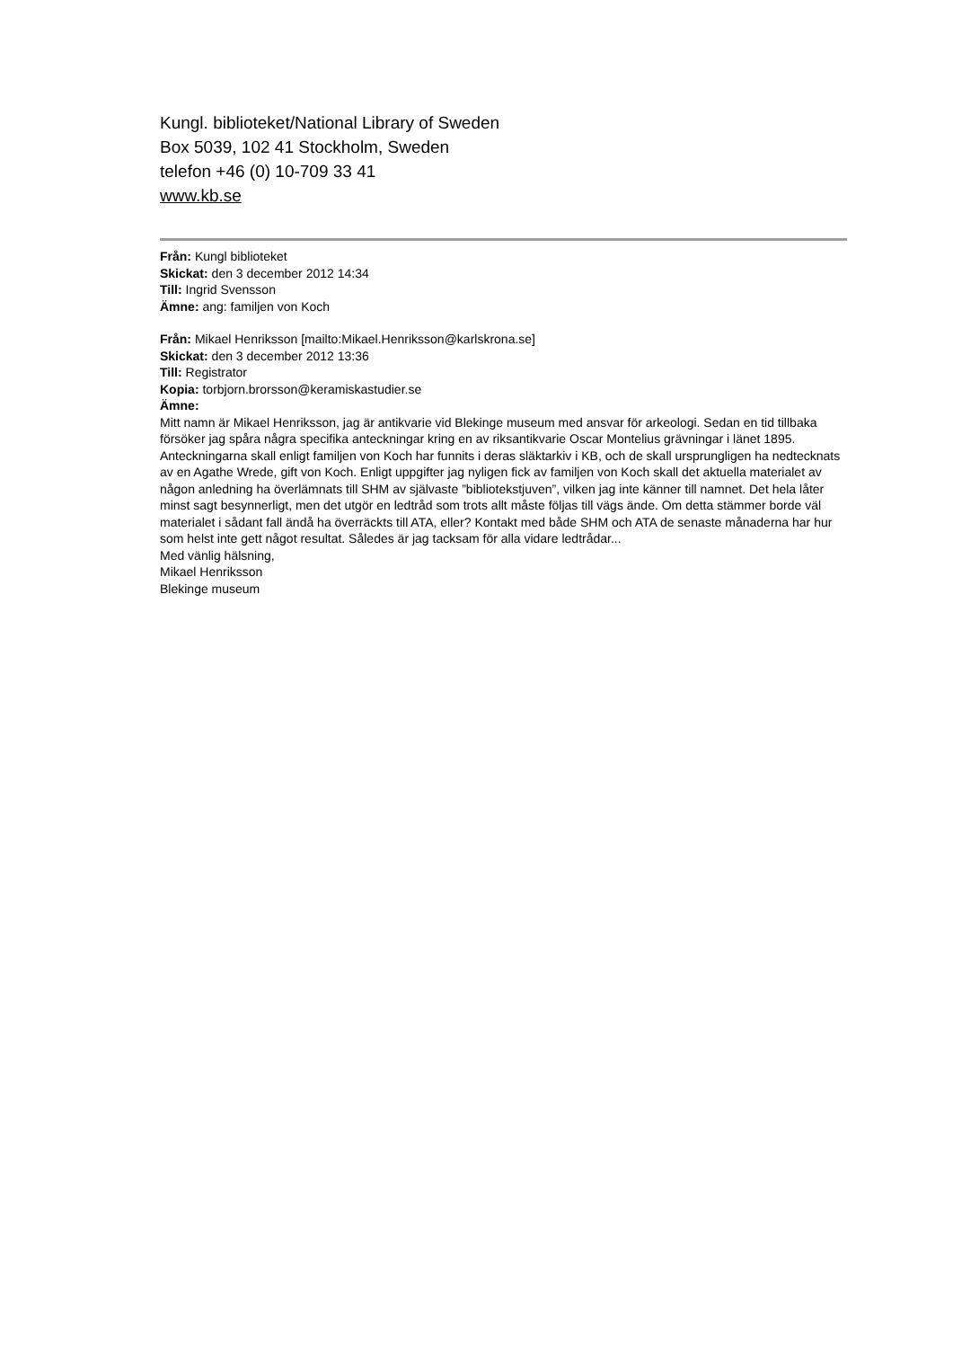Kungl. biblioteket/National Library of Sweden
Box 5039, 102 41 Stockholm, Sweden
telefon +46 (0) 10-709 33 41
www.kb.se
Från: Kungl biblioteket
Skickat: den 3 december 2012 14:34
Till: Ingrid Svensson
Ämne: ang: familjen von Koch
Från: Mikael Henriksson [mailto:Mikael.Henriksson@karlskrona.se]
Skickat: den 3 december 2012 13:36
Till: Registrator
Kopia: torbjorn.brorsson@keramiskastudier.se
Ämne:
Mitt namn är Mikael Henriksson, jag är antikvarie vid Blekinge museum med ansvar för arkeologi. Sedan en tid tillbaka försöker jag spåra några specifika anteckningar kring en av riksantikvarie Oscar Montelius grävningar i länet 1895. Anteckningarna skall enligt familjen von Koch har funnits i deras släktarkiv i KB, och de skall ursprungligen ha nedtecknats av en Agathe Wrede, gift von Koch. Enligt uppgifter jag nyligen fick av familjen von Koch skall det aktuella materialet av någon anledning ha överlämnats till SHM av självaste ”bibliotekstjuven”, vilken jag inte känner till namnet. Det hela låter minst sagt besynnerligt, men det utgör en ledtråd som trots allt måste följas till vägs ände. Om detta stämmer borde väl materialet i sådant fall ändå ha överräckts till ATA, eller? Kontakt med både SHM och ATA de senaste månaderna har hur som helst inte gett något resultat. Således är jag tacksam för alla vidare ledtrådar...
Med vänlig hälsning,
Mikael Henriksson
Blekinge museum